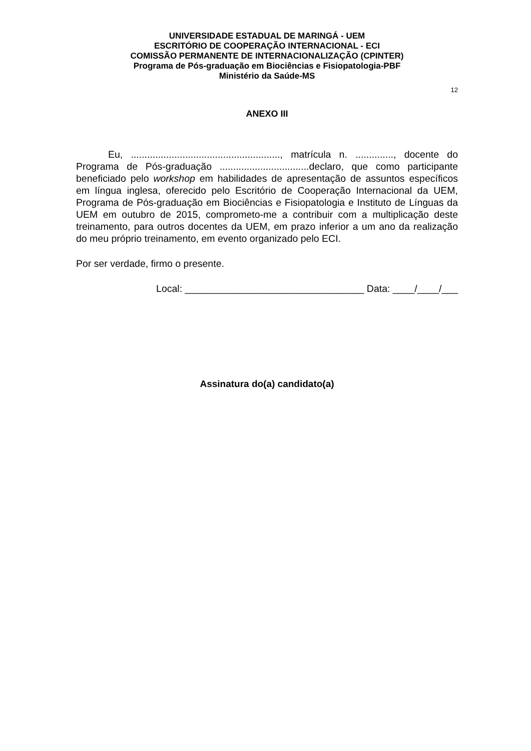UNIVERSIDADE ESTADUAL DE MARINGÁ - UEM
ESCRITÓRIO DE COOPERAÇÃO INTERNACIONAL - ECI
COMISSÃO PERMANENTE DE INTERNACIONALIZAÇÃO (CPINTER)
Programa de Pós-graduação em Biociências e Fisiopatologia-PBF
Ministério da Saúde-MS
12
ANEXO III
Eu, ......................................................., matrícula n. .............., docente do Programa de Pós-graduação .................................declaro, que como participante beneficiado pelo workshop em habilidades de apresentação de assuntos específicos em língua inglesa, oferecido pelo Escritório de Cooperação Internacional da UEM, Programa de Pós-graduação em Biociências e Fisiopatologia e Instituto de Línguas da UEM em outubro de 2015, comprometo-me a contribuir com a multiplicação deste treinamento, para outros docentes da UEM, em prazo inferior a um ano da realização do meu próprio treinamento, em evento organizado pelo ECI.
Por ser verdade, firmo o presente.
Local: _________________________________ Data: ____/____/___
Assinatura do(a) candidato(a)